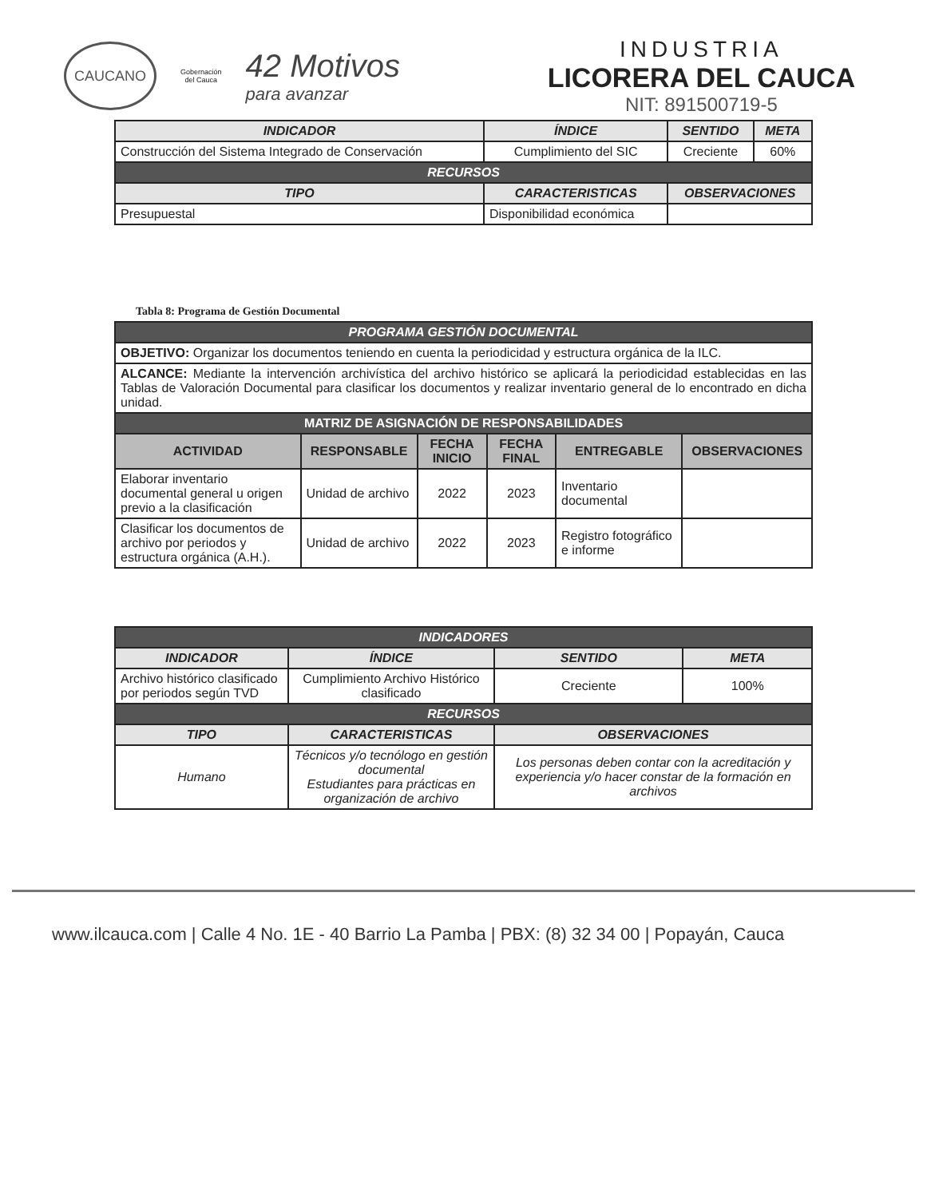CAUCANO
Gobernación
del Cauca
42 Motivos
para avanzar
INDUSTRIA
LICORERA DEL CAUCA
NIT: 891500719-5
| INDICADOR | | ÍNDICE | SENTIDO | META |
| --- | --- | --- | --- | --- |
| Construcción del Sistema Integrado de Conservación | | Cumplimiento del SIC | Creciente | 60% |
| RECURSOS | | | | |
| TIPO | CARACTERISTICAS | | OBSERVACIONES | |
| Presupuestal | Disponibilidad económica | | | |
Tabla 8: Programa de Gestión Documental
| PROGRAMA GESTIÓN DOCUMENTAL | | | | | |
| --- | --- | --- | --- | --- | --- |
| OBJETIVO: Organizar los documentos teniendo en cuenta la periodicidad y estructura orgánica de la ILC. | | | | | |
| ALCANCE: Mediante la intervención archivística del archivo histórico se aplicará la periodicidad establecidas en las Tablas de Valoración Documental para clasificar los documentos y realizar inventario general de lo encontrado en dicha unidad. | | | | | |
| MATRIZ DE ASIGNACIÓN DE RESPONSABILIDADES | | | | | |
| ACTIVIDAD | RESPONSABLE | FECHA INICIO | FECHA FINAL | ENTREGABLE | OBSERVACIONES |
| Elaborar inventario documental general u origen previo a la clasificación | Unidad de archivo | 2022 | 2023 | Inventario documental | |
| Clasificar los documentos de archivo por periodos y estructura orgánica (A.H.). | Unidad de archivo | 2022 | 2023 | Registro fotográfico e informe | |
| INDICADORES | | | | |
| --- | --- | --- | --- | --- |
| INDICADOR | | ÍNDICE | SENTIDO | META |
| Archivo histórico clasificado por periodos según TVD | | Cumplimiento Archivo Histórico clasificado | Creciente | 100% |
| RECURSOS | | | | |
| TIPO | CARACTERISTICAS | | OBSERVACIONES | |
| Humano | Técnicos y/o tecnólogo en gestión documental Estudiantes para prácticas en organización de archivo | | Los personas deben contar con la acreditación y experiencia y/o hacer constar de la formación en archivos | |
www.ilcauca.com | Calle 4 No. 1E - 40 Barrio La Pamba | PBX: (8) 32 34 00 | Popayán, Cauca